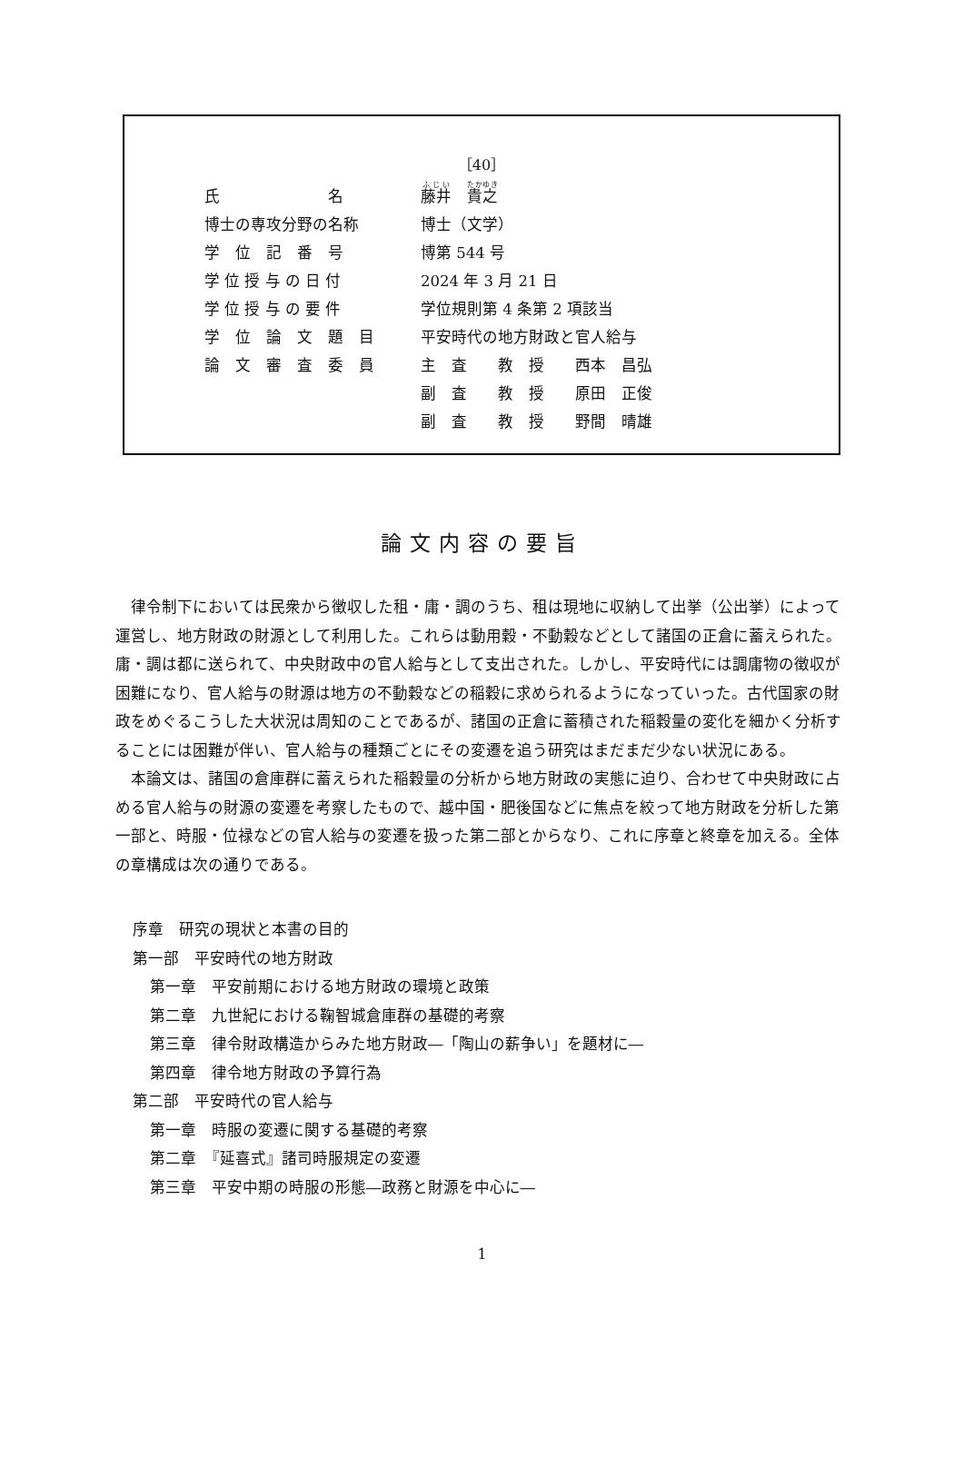［40］
| 氏 名 | 藤井 貴之 |
| 博士の専攻分野の名称 | 博士（文学） |
| 学 位 記 番 号 | 博第 544 号 |
| 学 位 授 与 の 日 付 | 2024 年 3 月 21 日 |
| 学 位 授 与 の 要 件 | 学位規則第 4 条第 2 項該当 |
| 学 位 論 文 題 目 | 平安時代の地方財政と官人給与 |
| 論 文 審 査 委 員 | 主 査 教 授 西本 昌弘 |
| | 副 査 教 授 原田 正俊 |
| | 副 査 教 授 野間 晴雄 |
論文内容の要旨
律令制下においては民衆から徴収した租・庸・調のうち、租は現地に収納して出挙（公出挙）によって運営し、地方財政の財源として利用した。これらは動用穀・不動穀などとして諸国の正倉に蓄えられた。庸・調は都に送られて、中央財政中の官人給与として支出された。しかし、平安時代には調庸物の徴収が困難になり、官人給与の財源は地方の不動穀などの稲穀に求められるようになっていった。古代国家の財政をめぐるこうした大状況は周知のことであるが、諸国の正倉に蓄積された稲穀量の変化を細かく分析することには困難が伴い、官人給与の種類ごとにその変遷を追う研究はまだまだ少ない状況にある。
本論文は、諸国の倉庫群に蓄えられた稲穀量の分析から地方財政の実態に迫り、合わせて中央財政に占める官人給与の財源の変遷を考察したもので、越中国・肥後国などに焦点を絞って地方財政を分析した第一部と、時服・位禄などの官人給与の変遷を扱った第二部とからなり、これに序章と終章を加える。全体の章構成は次の通りである。
序章　研究の現状と本書の目的
第一部　平安時代の地方財政
第一章　平安前期における地方財政の環境と政策
第二章　九世紀における鞠智城倉庫群の基礎的考察
第三章　律令財政構造からみた地方財政―「陶山の薪争い」を題材に―
第四章　律令地方財政の予算行為
第二部　平安時代の官人給与
第一章　時服の変遷に関する基礎的考察
第二章　『延喜式』諸司時服規定の変遷
第三章　平安中期の時服の形態―政務と財源を中心に―
1